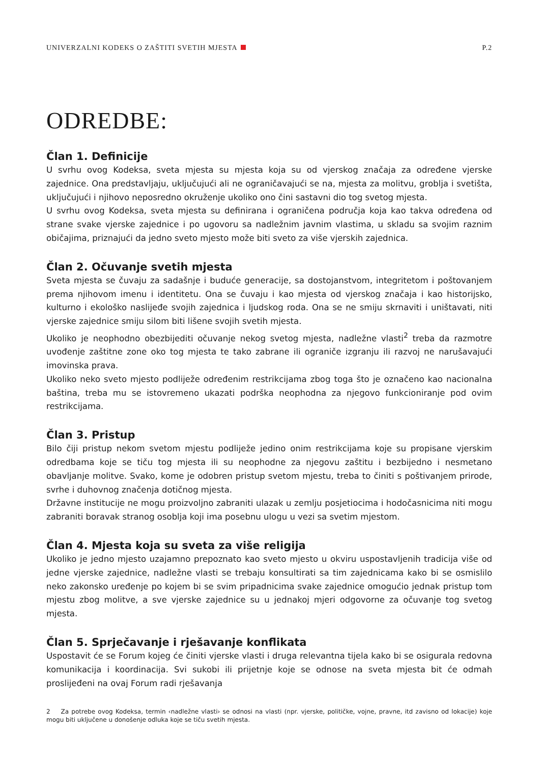UNIVERZALNI KODEKS O ZAŠTITI SVETIH MJESTA P.2
ODREDBE:
Član 1. Definicije
U svrhu ovog Kodeksa, sveta mjesta su mjesta koja su od vjerskog značaja za određene vjerske zajednice. Ona predstavljaju, uključujući ali ne ograničavajući se na, mjesta za molitvu, groblja i svetišta, uključujući i njihovo neposredno okruženje ukoliko ono čini sastavni dio tog svetog mjesta.
U svrhu ovog Kodeksa, sveta mjesta su definirana i ograničena područja koja kao takva određena od strane svake vjerske zajednice i po ugovoru sa nadležnim javnim vlastima, u skladu sa svojim raznim običajima, priznajući da jedno sveto mjesto može biti sveto za više vjerskih zajednica.
Član 2. Očuvanje svetih mjesta
Sveta mjesta se čuvaju za sadašnje i buduće generacije, sa dostojanstvom, integritetom i poštovanjem prema njihovom imenu i identitetu. Ona se čuvaju i kao mjesta od vjerskog značaja i kao historijsko, kulturno i ekološko naslijeđe svojih zajednica i ljudskog roda. Ona se ne smiju skrnaviti i uništavati, niti vjerske zajednice smiju silom biti lišene svojih svetih mjesta.
Ukoliko je neophodno obezbijediti očuvanje nekog svetog mjesta, nadležne vlasti<sup>2</sup> treba da razmotre uvođenje zaštitne zone oko tog mjesta te tako zabrane ili ograniče izgranju ili razvoj ne narušavajući imovinska prava.
Ukoliko neko sveto mjesto podliježe određenim restrikcijama zbog toga što je označeno kao nacionalna baština, treba mu se istovremeno ukazati podrška neophodna za njegovo funkcioniranje pod ovim restrikcijama.
Član 3. Pristup
Bilo čiji pristup nekom svetom mjestu podliježe jedino onim restrikcijama koje su propisane vjerskim odredbama koje se tiču tog mjesta ili su neophodne za njegovu zaštitu i bezbijedno i nesmetano obavljanje molitve. Svako, kome je odobren pristup svetom mjestu, treba to činiti s poštivanjem prirode, svrhe i duhovnog značenja dotičnog mjesta.
Državne institucije ne mogu proizvoljno zabraniti ulazak u zemlju posjetiocima i hodočasnicima niti mogu zabraniti boravak stranog osoblja koji ima posebnu ulogu u vezi sa svetim mjestom.
Član 4. Mjesta koja su sveta za više religija
Ukoliko je jedno mjesto uzajamno prepoznato kao sveto mjesto u okviru uspostavljenih tradicija više od jedne vjerske zajednice, nadležne vlasti se trebaju konsultirati sa tim zajednicama kako bi se osmislilo neko zakonsko uređenje po kojem bi se svim pripadnicima svake zajednice omogućio jednak pristup tom mjestu zbog molitve, a sve vjerske zajednice su u jednakoj mjeri odgovorne za očuvanje tog svetog mjesta.
Član 5. Sprječavanje i rješavanje konflikata
Uspostavit će se Forum kojeg će činiti vjerske vlasti i druga relevantna tijela kako bi se osigurala redovna komunikacija i koordinacija. Svi sukobi ili prijetnje koje se odnose na sveta mjesta bit će odmah proslijeđeni na ovaj Forum radi rješavanja
2 Za potrebe ovog Kodeksa, termin ‹nadležne vlasti› se odnosi na vlasti (npr. vjerske, političke, vojne, pravne, itd zavisno od lokacije) koje mogu biti uključene u donošenje odluka koje se tiču svetih mjesta.